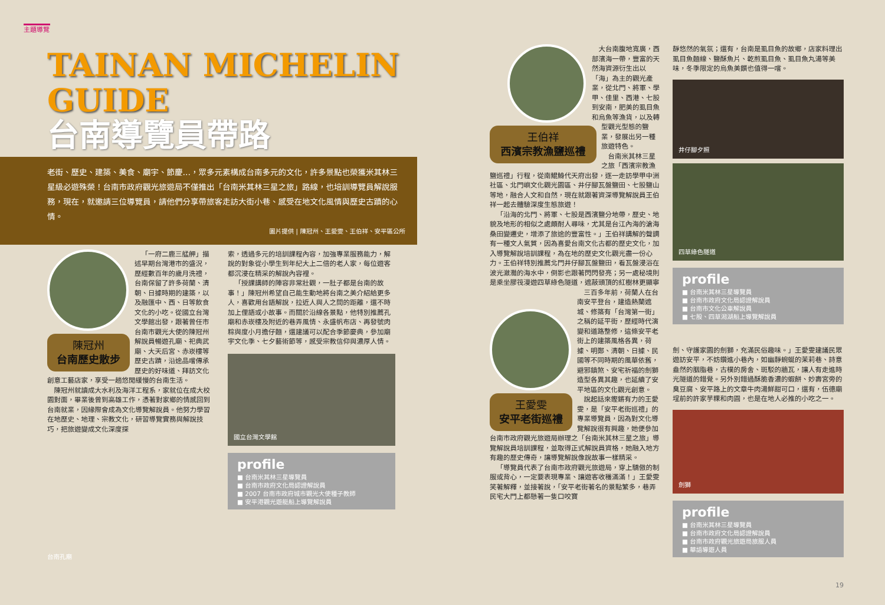主題導覽
TAINAN MICHELIN GUIDE
台南導覽員帶路
老街、歷史、建築、美食、廟宇、節慶…，眾多元素構成台南多元的文化，許多景點也榮獲米其林三星級必遊殊榮！台南市政府觀光旅遊局不僅推出「台南米其林三星之旅」路線，也培訓導覽員解說服務，現在，就邀請三位導覽員，請他們分享帶旅客走訪大街小巷、感受在地文化風情與歷史古蹟的心情。
圖片提供 | 陳冠州、王愛雯、王伯祥、安平區公所
陳冠州
台南歷史散步
「一府二鹿三艋舺」描述早期台灣港市的盛況，歷經數百年的歲月洗禮，台南保留了許多荷蘭、清朝、日據時期的建築，以及融匯中、西、日等飲食文化的小吃。從國立台灣文學館出發，跟著曾任市台南市觀光大使的陳冠州解說員暢遊孔廟、祀典武廟、大天后宮、赤崁樓等歷史古蹟，沿途品嚐傳承歷史的好味道、拜訪文化創意工藝店家，享受一趟悠閒緩慢的台南生活。
陳冠州就讀成大水利及海洋工程系，家就位在成大校園對面，畢業後曾到高雄工作，憑著對家鄉的情感回到台南就業，因緣際會成為文化導覽解說員。他努力學習在地歷史、地理、宗教文化，研習導覽實務與解說技巧，把旅遊變成文化深度探
台南孔廟
索，透過多元的培訓課程內容，加強專業服務能力，解說的對象從小學生到年紀大上二倍的老人家，每位遊客都沉浸在精采的解說內容裡。
「授課講師的陣容非常壯觀，一肚子都是台南的故事！」陳冠州希望自己能生動地將台南之美介紹給更多人，喜歡用台語解說，拉近人與人之間的距離，還不時加上俚語或小故事。而關於沿線各景點，他特別推薦孔廟和赤崁樓及附近的巷弄風情、永盛帆布店、再發號肉粽與度小月擔仔麵，還建議可以配合季節慶典，參加廟宇文化季、七夕藝術節等，感受宗教信仰與濃厚人情。
國立台灣文學館
profile
■ 台南米其林三星導覽員
■ 台南市政府文化局認證解說員
■ 2007 台南市政府城市觀光大使種子教師
■ 安平港觀光遊艇船上導覽解說員
王伯祥
西濱宗教漁鹽巡禮
大台南腹地寬廣，西部濱海一帶，豐富的天然海資源衍生出以「海」為主的觀光產業，從北門、將軍、學甲、佳里、西港、七股到安南，肥美的虱目魚和烏魚等漁貨，以及轉型觀光型態的鹽業，發展出另一種旅遊特色。
台南米其林三星之旅「西濱宗教漁鹽巡禮」行程，從南鯤鯓代天府出發，逐一走訪學甲中洲社區、北門嶼文化觀光園區、井仔腳瓦盤鹽田、七股鹽山等地，融合人文和自然，現在就跟著資深導覽解說員王伯祥一起去體驗深度生態旅遊！
「沿海的北門、將軍、七股是西濱鹽分地帶，歷史、地貌及地形的相似之處頗耐人尋味，尤其是台江內海的滄海桑田變遷史，增添了旅途的豐富性。」王伯祥講解的聲調有一種文人氣質，因為喜愛台南文化古都的歷史文化，加入導覽解說培訓課程，為在地的歷史文化觀光盡一份心力。王伯祥特別推薦北門井仔腳瓦盤鹽田，看瓦盤浸浴在波光瀲灩的海水中，倒影也跟著閃閃發亮；另一處秘境則是乘坐膠筏漫遊四草綠色隧道，遮蔽頭頂的紅樹林更顯寧
王愛雯
安平老街巡禮
三百多年前，荷蘭人在台南安平登台，建造熱蘭遮城、修築有「台灣第一街」之稱的延平街，歷經時代演變和道路整修，這條安平老街上的建築風格各異，荷據、明鄭、清朝、日據、民國等不同時期的風華依舊，避邪鎮煞、安宅祈福的劍獅造型各異其趣，也延續了安平地區的文化觀光創意。
說起話來鏗鏘有力的王愛雯，是「安平老街巡禮」的專業導覽員，因為對文化導覽解說很有興趣，她便參加台南市政府觀光旅遊局辦理之「台南米其林三星之旅」導覽解說員培訓課程，並取得正式解說員資格，她融入地方有趣的歷史傳奇，讓導覽解說像說故事一樣精采。
「導覽員代表了台南市政府觀光旅遊局，穿上驕傲的制服或背心，一定要表現專業、讓遊客收穫滿滿！」王愛雯笑著解釋，並接著說，「安平老街著名的景點繁多，巷弄民宅大門上都懸著一隻口咬寶
靜悠然的氣氛；還有，台南是虱目魚的故鄉，店家料理出虱目魚麵線、鹽酥魚片、乾煎虱目魚、虱目魚丸湯等美味，冬季限定的烏魚美饌也值得一嚐。
井仔腳夕照
四草綠色隧道
profile
■ 台南米其林三星導覽員
■ 台南市政府文化局認證解說員
■ 台南市文化公車解說員
■ 七股、四草潟湖船上導覽解說員
劍、守護家園的劍獅，充滿民俗趣味。」王愛雯建議民眾遊訪安平，不妨鑽進小巷內，如幽靜蜿蜒的茉莉巷、詩意盎然的胭脂巷，古樸的房舍、斑駁的牆瓦，讓人有走進時光隧道的錯覺。另外別錯過酥脆香濃的蝦餅、妙壽宮旁的臭豆腐、安平路上的文章牛肉湯鮮甜可口，還有，伍德廟埕前的許家芋粿和肉圓，也是在地人必推的小吃之一。
劍獅
profile
■ 台南米其林三星導覽員
■ 台南市政府文化局認證解說員
■ 台南市政府觀光旅遊局旅服人員
■ 華語導遊人員
19